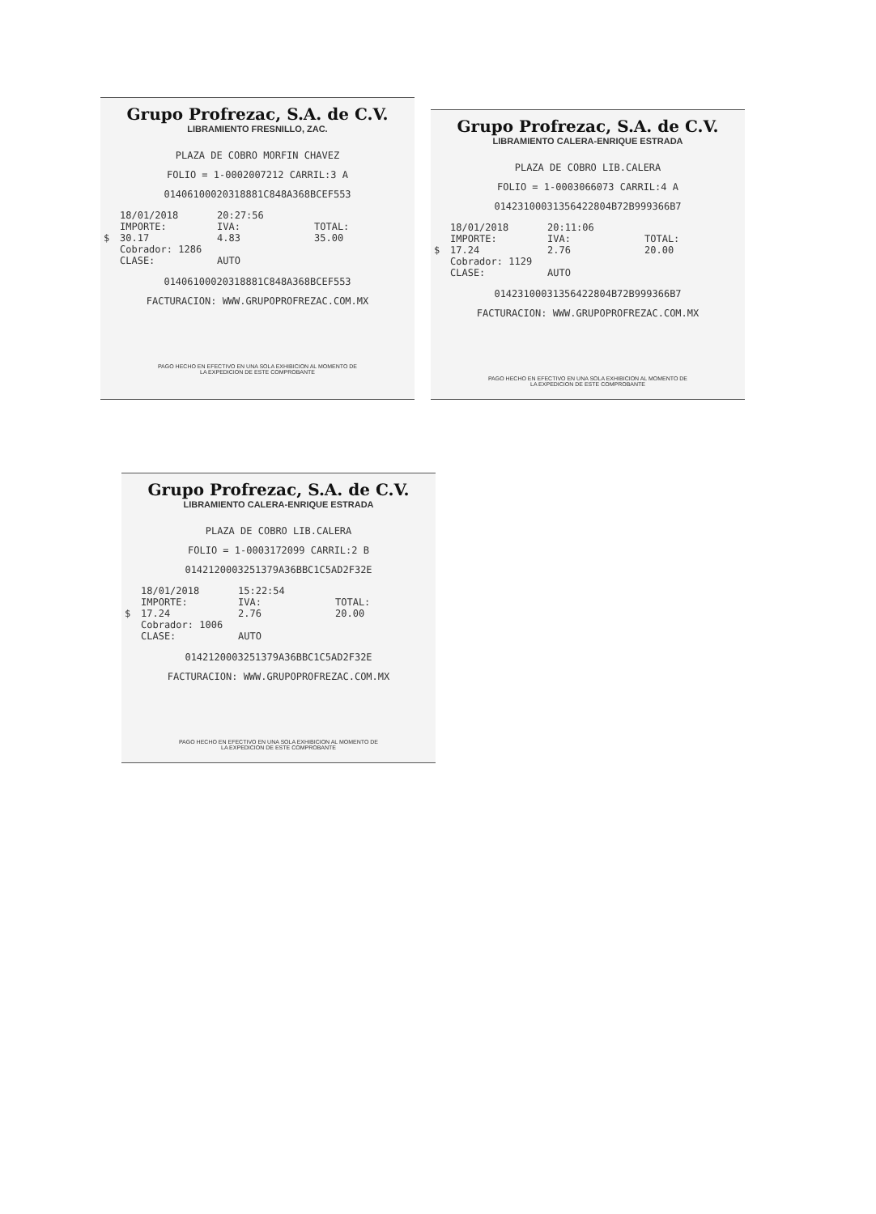Grupo Profrezac, S.A. de C.V.
LIBRAMIENTO FRESNILLO, ZAC.
PLAZA DE COBRO MORFIN CHAVEZ
FOLIO = 1-0002007212 CARRIL:3 A
01406100020318881C848A368BCEF553
18/01/2018 20:27:56 IMPORTE: IVA: TOTAL: $ 30.17 4.83 35.00 Cobrador: 1286 CLASE: AUTO
01406100020318881C848A368BCEF553
FACTURACION: WWW.GRUPOPROFREZAC.COM.MX
PAGO HECHO EN EFECTIVO EN UNA SOLA EXHIBICION AL MOMENTO DE
LA EXPEDICION DE ESTE COMPROBANTE
Grupo Profrezac, S.A. de C.V.
LIBRAMIENTO CALERA-ENRIQUE ESTRADA
PLAZA DE COBRO LIB.CALERA
FOLIO = 1-0003066073 CARRIL:4 A
01423100031356422804B72B999366B7
18/01/2018 20:11:06 IMPORTE: IVA: TOTAL: $ 17.24 2.76 20.00 Cobrador: 1129 CLASE: AUTO
01423100031356422804B72B999366B7
FACTURACION: WWW.GRUPOPROFREZAC.COM.MX
PAGO HECHO EN EFECTIVO EN UNA SOLA EXHIBICION AL MOMENTO DE
LA EXPEDICION DE ESTE COMPROBANTE
Grupo Profrezac, S.A. de C.V.
LIBRAMIENTO CALERA-ENRIQUE ESTRADA
PLAZA DE COBRO LIB.CALERA
FOLIO = 1-0003172099 CARRIL:2 B
0142120003251379A36BBC1C5AD2F32E
18/01/2018 15:22:54 IMPORTE: IVA: TOTAL: $ 17.24 2.76 20.00 Cobrador: 1006 CLASE: AUTO
0142120003251379A36BBC1C5AD2F32E
FACTURACION: WWW.GRUPOPROFREZAC.COM.MX
PAGO HECHO EN EFECTIVO EN UNA SOLA EXHIBICION AL MOMENTO DE
LA EXPEDICION DE ESTE COMPROBANTE